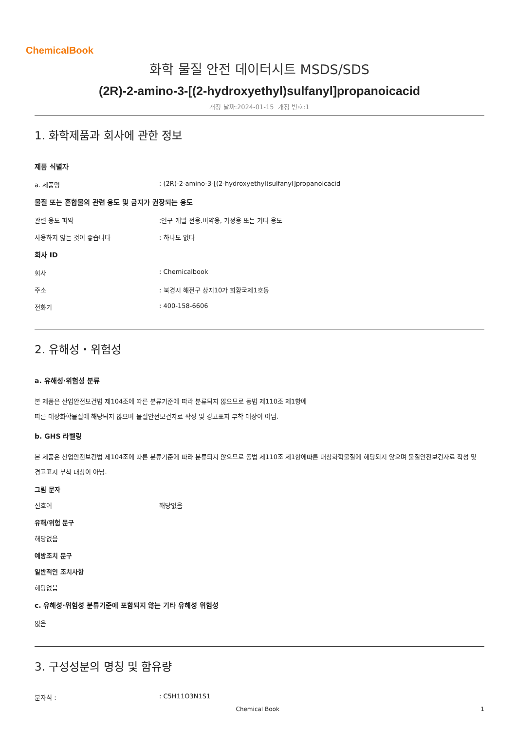ChemicalBook
화학 물질 안전 데이터시트 MSDS/SDS
(2R)-2-amino-3-[(2-hydroxyethyl)sulfanyl]propanoicacid
개정 날짜:2024-01-15 개정 번호:1
1. 화학제품과 회사에 관한 정보
제품 식별자
a. 제품명: (2R)-2-amino-3-[(2-hydroxyethyl)sulfanyl]propanoicacid
물질 또는 혼합물의 관련 용도 및 금지가 권장되는 용도
관련 용도 파악:연구 개발 전용.비약용, 가정용 또는 기타 용도
사용하지 않는 것이 좋습니다: 하나도 없다
회사 ID
회사: Chemicalbook
주소: 북경시 해전구 상지10가 회황국제1호동
전화기: 400-158-6606
2. 유해성・위험성
a. 유해성·위험성 분류
본 제품은 산업안전보건법 제104조에 따른 분류기준에 따라 분류되지 않으므로 동법 제110조 제1항에
따른 대상화학물질에 해당되지 않으며 물질안전보건자료 작성 및 경고표지 부착 대상이 아님.
b. GHS 라벨링
본 제품은 산업안전보건법 제104조에 따른 분류기준에 따라 분류되지 않으므로 동법 제110조 제1항에따른 대상화학물질에 해당되지 않으며 물질안전보건자료 작성 및 경고표지 부착 대상이 아님.
그림 문자
신호어 해당없음
유해/위험 문구
해당없음
예방조치 문구
일반적인 조치사항
해당없음
c. 유해성·위험성 분류기준에 포함되지 않는 기타 유해성 위험성
없음
3. 구성성분의 명칭 및 함유량
분자식 :: C5H11O3N1S1
Chemical Book 1